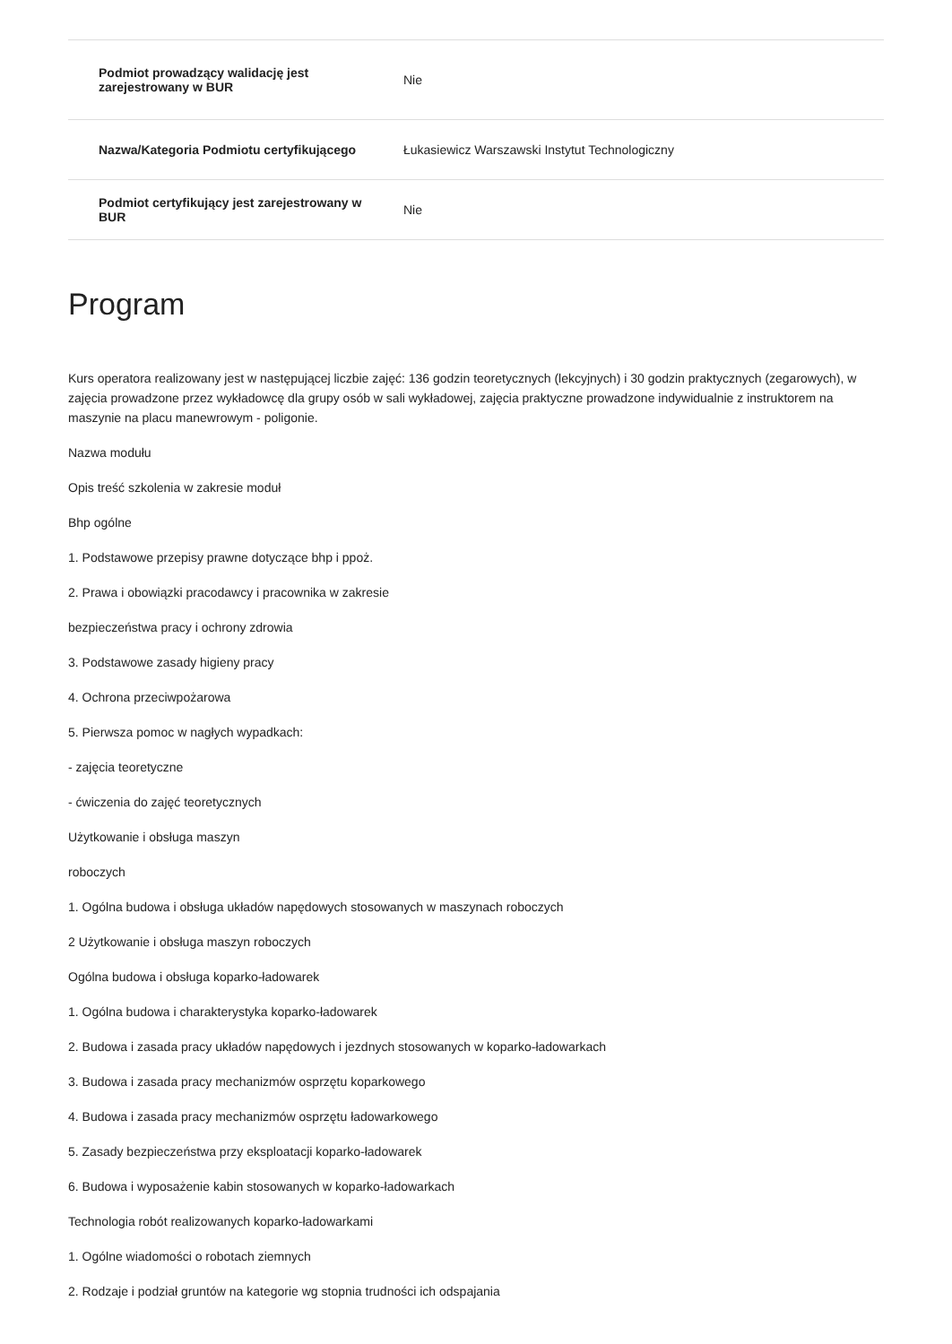| Podmiot prowadzący walidację jest zarejestrowany w BUR | Nie |
| Nazwa/Kategoria Podmiotu certyfikującego | Łukasiewicz Warszawski Instytut Technologiczny |
| Podmiot certyfikujący jest zarejestrowany w BUR | Nie |
Program
Kurs operatora realizowany jest w następującej liczbie zajęć: 136 godzin teoretycznych (lekcyjnych) i 30 godzin praktycznych (zegarowych), w zajęcia prowadzone przez wykładowcę dla grupy osób w sali wykładowej, zajęcia praktyczne prowadzone indywidualnie z instruktorem na maszynie na placu manewrowym - poligonie.
Nazwa modułu
Opis treść szkolenia w zakresie moduł
Bhp ogólne
1. Podstawowe przepisy prawne dotyczące bhp i ppoż.
2. Prawa i obowiązki pracodawcy i pracownika w zakresie
bezpieczeństwa pracy i ochrony zdrowia
3. Podstawowe zasady higieny pracy
4. Ochrona przeciwpożarowa
5. Pierwsza pomoc w nagłych wypadkach:
- zajęcia teoretyczne
- ćwiczenia do zajęć teoretycznych
Użytkowanie i obsługa maszyn
roboczych
1. Ogólna budowa i obsługa układów napędowych stosowanych w maszynach roboczych
2 Użytkowanie i obsługa maszyn roboczych
Ogólna budowa i obsługa koparko-ładowarek
1. Ogólna budowa i charakterystyka koparko-ładowarek
2. Budowa i zasada pracy układów napędowych i jezdnych stosowanych w koparko-ładowarkach
3. Budowa i zasada pracy mechanizmów osprzętu koparkowego
4. Budowa i zasada pracy mechanizmów osprzętu ładowarkowego
5. Zasady bezpieczeństwa przy eksploatacji koparko-ładowarek
6. Budowa i wyposażenie kabin stosowanych w koparko-ładowarkach
Technologia robót realizowanych koparko-ładowarkami
1. Ogólne wiadomości o robotach ziemnych
2. Rodzaje i podział gruntów na kategorie wg stopnia trudności ich odspajania